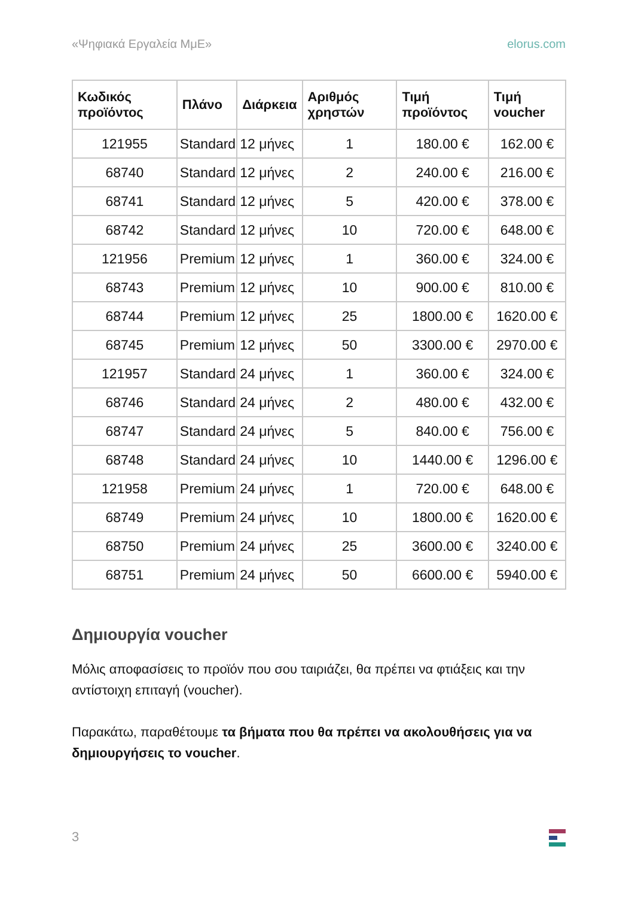«Ψηφιακά Εργαλεία ΜμΕ» elorus.com
| Κωδικός προϊόντος | Πλάνο | Διάρκεια | Αριθμός χρηστών | Τιμή προϊόντος | Τιμή voucher |
| --- | --- | --- | --- | --- | --- |
| 121955 | Standard | 12 μήνες | 1 | 180.00 € | 162.00 € |
| 68740 | Standard | 12 μήνες | 2 | 240.00 € | 216.00 € |
| 68741 | Standard | 12 μήνες | 5 | 420.00 € | 378.00 € |
| 68742 | Standard | 12 μήνες | 10 | 720.00 € | 648.00 € |
| 121956 | Premium | 12 μήνες | 1 | 360.00 € | 324.00 € |
| 68743 | Premium | 12 μήνες | 10 | 900.00 € | 810.00 € |
| 68744 | Premium | 12 μήνες | 25 | 1800.00 € | 1620.00 € |
| 68745 | Premium | 12 μήνες | 50 | 3300.00 € | 2970.00 € |
| 121957 | Standard | 24 μήνες | 1 | 360.00 € | 324.00 € |
| 68746 | Standard | 24 μήνες | 2 | 480.00 € | 432.00 € |
| 68747 | Standard | 24 μήνες | 5 | 840.00 € | 756.00 € |
| 68748 | Standard | 24 μήνες | 10 | 1440.00 € | 1296.00 € |
| 121958 | Premium | 24 μήνες | 1 | 720.00 € | 648.00 € |
| 68749 | Premium | 24 μήνες | 10 | 1800.00 € | 1620.00 € |
| 68750 | Premium | 24 μήνες | 25 | 3600.00 € | 3240.00 € |
| 68751 | Premium | 24 μήνες | 50 | 6600.00 € | 5940.00 € |
Δημιουργία voucher
Μόλις αποφασίσεις το προϊόν που σου ταιριάζει, θα πρέπει να φτιάξεις και την αντίστοιχη επιταγή (voucher).
Παρακάτω, παραθέτουμε τα βήματα που θα πρέπει να ακολουθήσεις για να δημιουργήσεις το voucher.
3